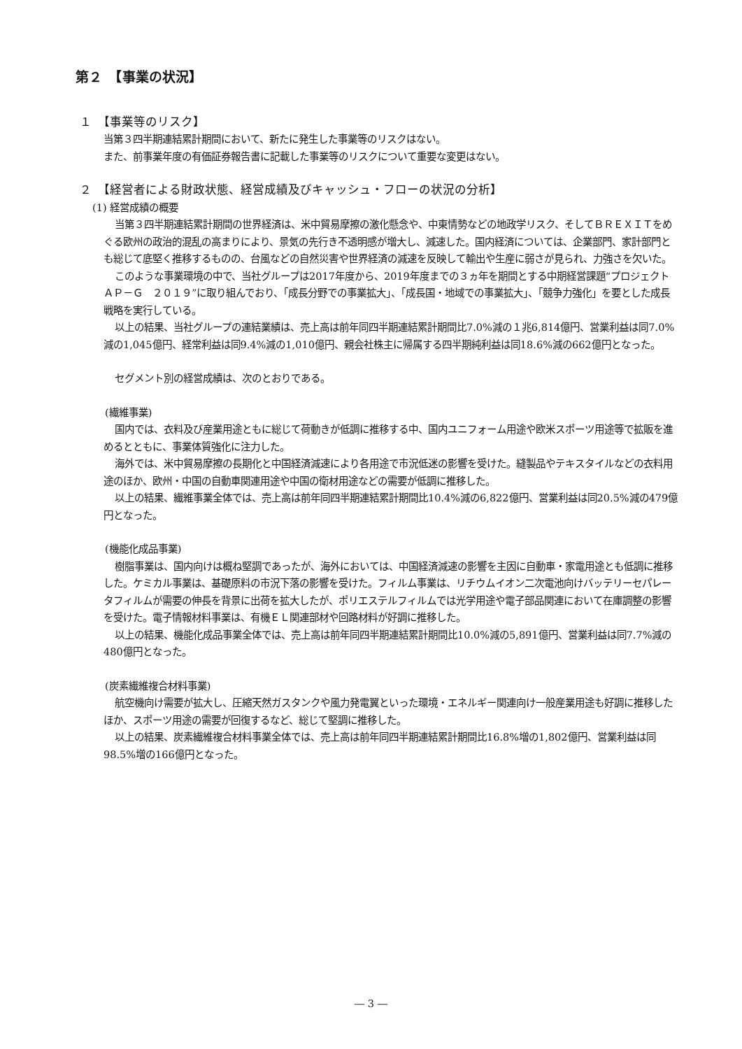第２　【事業の状況】
１　【事業等のリスク】
当第３四半期連結累計期間において、新たに発生した事業等のリスクはない。
また、前事業年度の有価証券報告書に記載した事業等のリスクについて重要な変更はない。
２　【経営者による財政状態、経営成績及びキャッシュ・フローの状況の分析】
(1) 経営成績の概要
当第３四半期連結累計期間の世界経済は、米中貿易摩擦の激化懸念や、中東情勢などの地政学リスク、そしてＢＲＥＸＩＴをめぐる欧州の政治的混乱の高まりにより、景気の先行き不透明感が増大し、減速した。国内経済については、企業部門、家計部門とも総じて底堅く推移するものの、台風などの自然災害や世界経済の減速を反映して輸出や生産に弱さが見られ、力強さを欠いた。
このような事業環境の中で、当社グループは2017年度から、2019年度までの３ヵ年を期間とする中期経営課題“プロジェクト　ＡＰ－Ｇ　２０１９”に取り組んでおり、「成長分野での事業拡大」、「成長国・地域での事業拡大」、「競争力強化」を要とした成長戦略を実行している。
以上の結果、当社グループの連結業績は、売上高は前年同四半期連結累計期間比7.0%減の１兆6,814億円、営業利益は同7.0%減の1,045億円、経常利益は同9.4%減の1,010億円、親会社株主に帰属する四半期純利益は同18.6%減の662億円となった。
セグメント別の経営成績は、次のとおりである。
(繊維事業)
国内では、衣料及び産業用途ともに総じて荷動きが低調に推移する中、国内ユニフォーム用途や欧米スポーツ用途等で拡販を進めるとともに、事業体質強化に注力した。
海外では、米中貿易摩擦の長期化と中国経済減速により各用途で市況低迷の影響を受けた。縫製品やテキスタイルなどの衣料用途のほか、欧州・中国の自動車関連用途や中国の衛材用途などの需要が低調に推移した。
以上の結果、繊維事業全体では、売上高は前年同四半期連結累計期間比10.4%減の6,822億円、営業利益は同20.5%減の479億円となった。
(機能化成品事業)
樹脂事業は、国内向けは概ね堅調であったが、海外においては、中国経済減速の影響を主因に自動車・家電用途とも低調に推移した。ケミカル事業は、基礎原料の市況下落の影響を受けた。フィルム事業は、リチウムイオン二次電池向けバッテリーセパレータフィルムが需要の伸長を背景に出荷を拡大したが、ポリエステルフィルムでは光学用途や電子部品関連において在庫調整の影響を受けた。電子情報材料事業は、有機ＥＬ関連部材や回路材料が好調に推移した。
以上の結果、機能化成品事業全体では、売上高は前年同四半期連結累計期間比10.0%減の5,891億円、営業利益は同7.7%減の480億円となった。
(炭素繊維複合材料事業)
航空機向け需要が拡大し、圧縮天然ガスタンクや風力発電翼といった環境・エネルギー関連向け一般産業用途も好調に推移したほか、スポーツ用途の需要が回復するなど、総じて堅調に推移した。
以上の結果、炭素繊維複合材料事業全体では、売上高は前年同四半期連結累計期間比16.8%増の1,802億円、営業利益は同98.5%増の166億円となった。
― 3 ―